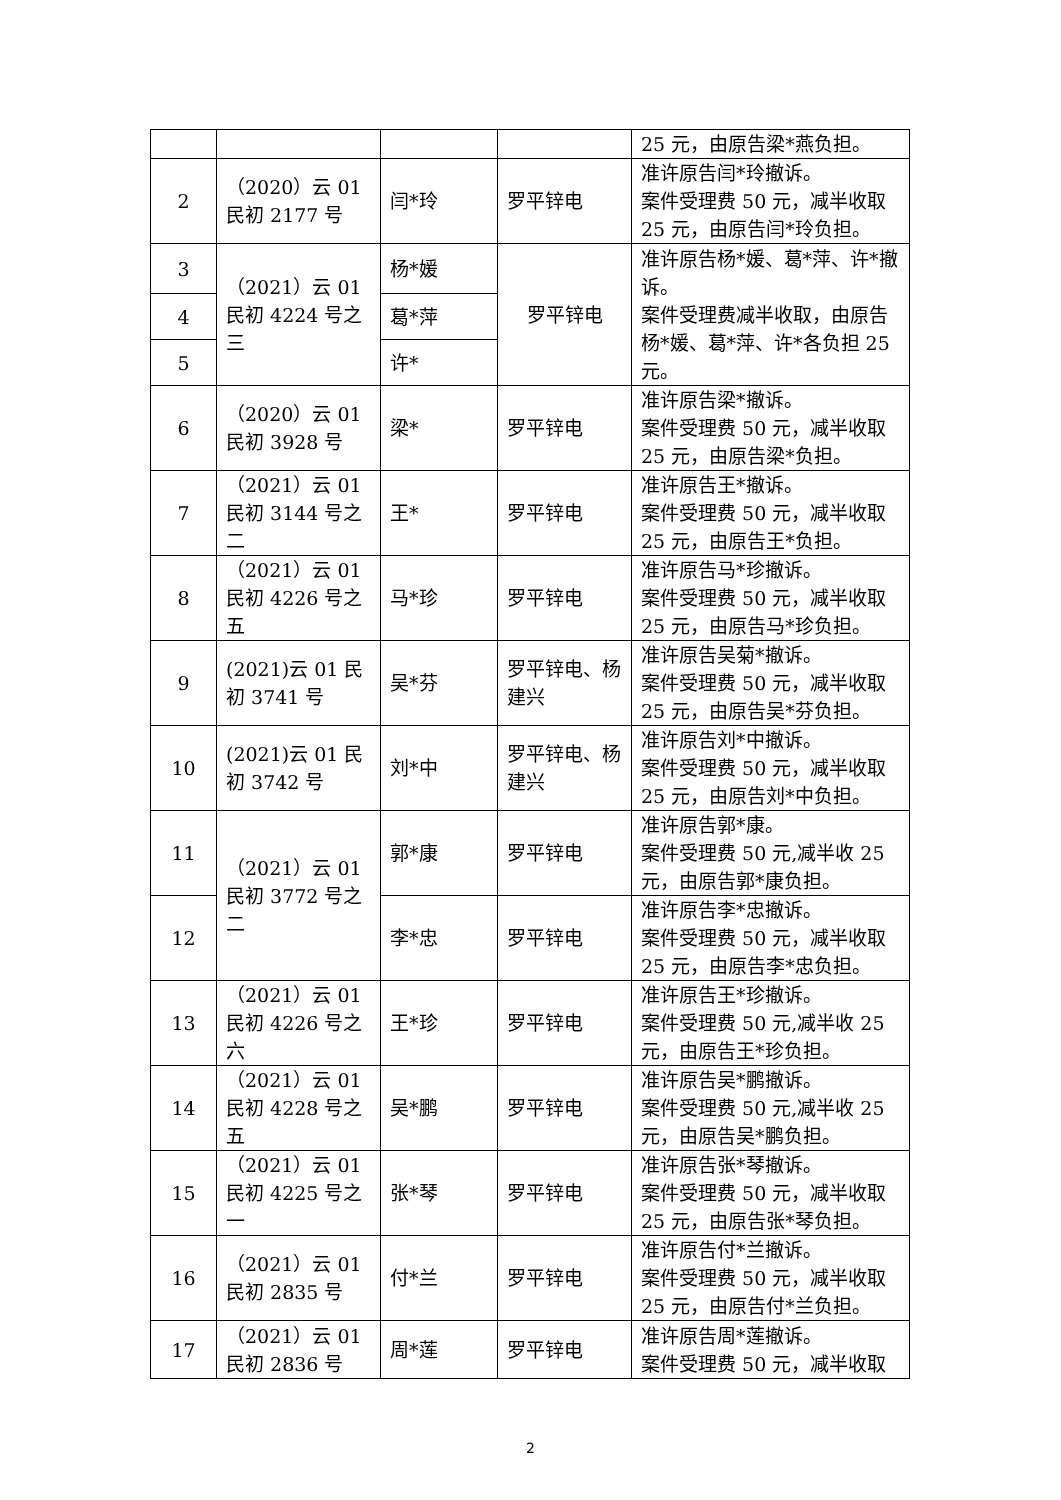| | | | | 25 元，由原告梁*燕负担。 |
| 2 | （2020）云 01 民初 2177 号 | 闫*玲 | 罗平锌电 | 准许原告闫*玲撤诉。 案件受理费 50 元，减半收取 25 元，由原告闫*玲负担。 |
| 3 | （2021）云 01 民初 4224 号之三 | 杨*媛 | 罗平锌电 | 准许原告杨*媛、葛*萍、许*撤诉。 案件受理费减半收取，由原告杨*媛、葛*萍、许*各负担 25 元。 |
| 4 | | 葛*萍 | | |
| 5 | | 许* | | |
| 6 | （2020）云 01 民初 3928 号 | 梁* | 罗平锌电 | 准许原告梁*撤诉。 案件受理费 50 元，减半收取 25 元，由原告梁*负担。 |
| 7 | （2021）云 01 民初 3144 号之二 | 王* | 罗平锌电 | 准许原告王*撤诉。 案件受理费 50 元，减半收取 25 元，由原告王*负担。 |
| 8 | （2021）云 01 民初 4226 号之五 | 马*珍 | 罗平锌电 | 准许原告马*珍撤诉。 案件受理费 50 元，减半收取 25 元，由原告马*珍负担。 |
| 9 | (2021)云 01 民初 3741 号 | 吴*芬 | 罗平锌电、杨建兴 | 准许原告吴菊*撤诉。 案件受理费 50 元，减半收取 25 元，由原告吴*芬负担。 |
| 10 | (2021)云 01 民初 3742 号 | 刘*中 | 罗平锌电、杨建兴 | 准许原告刘*中撤诉。 案件受理费 50 元，减半收取 25 元，由原告刘*中负担。 |
| 11 | （2021）云 01 民初 3772 号之二 | 郭*康 | 罗平锌电 | 准许原告郭*康。 案件受理费 50 元,减半收 25 元，由原告郭*康负担。 |
| 12 | | 李*忠 | 罗平锌电 | 准许原告李*忠撤诉。 案件受理费 50 元，减半收取 25 元，由原告李*忠负担。 |
| 13 | （2021）云 01 民初 4226 号之六 | 王*珍 | 罗平锌电 | 准许原告王*珍撤诉。 案件受理费 50 元,减半收 25 元，由原告王*珍负担。 |
| 14 | （2021）云 01 民初 4228 号之五 | 吴*鹏 | 罗平锌电 | 准许原告吴*鹏撤诉。 案件受理费 50 元,减半收 25 元，由原告吴*鹏负担。 |
| 15 | （2021）云 01 民初 4225 号之一 | 张*琴 | 罗平锌电 | 准许原告张*琴撤诉。 案件受理费 50 元，减半收取 25 元，由原告张*琴负担。 |
| 16 | （2021）云 01 民初 2835 号 | 付*兰 | 罗平锌电 | 准许原告付*兰撤诉。 案件受理费 50 元，减半收取 25 元，由原告付*兰负担。 |
| 17 | （2021）云 01 民初 2836 号 | 周*莲 | 罗平锌电 | 准许原告周*莲撤诉。 案件受理费 50 元，减半收取 |
2